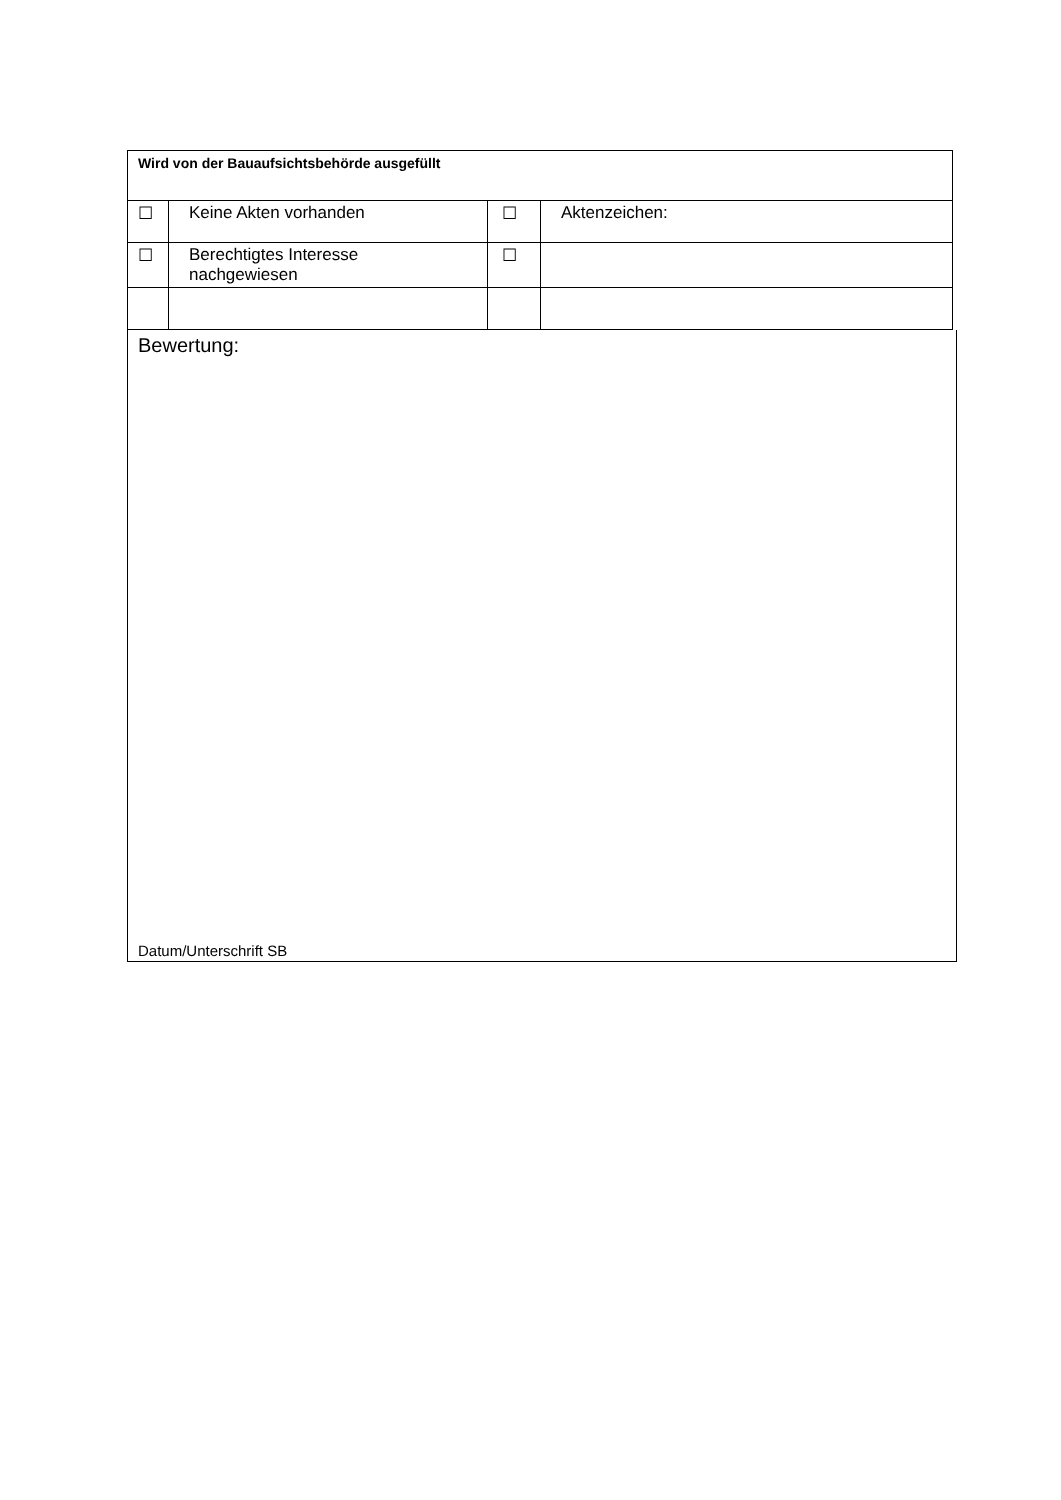| Wird von der Bauaufsichtsbehörde ausgefüllt | | | |
| ☐ | Keine Akten vorhanden | ☐ | Aktenzeichen: |
| ☐ | Berechtigtes Interesse nachgewiesen | ☐ | |
Bewertung:
Datum/Unterschrift SB